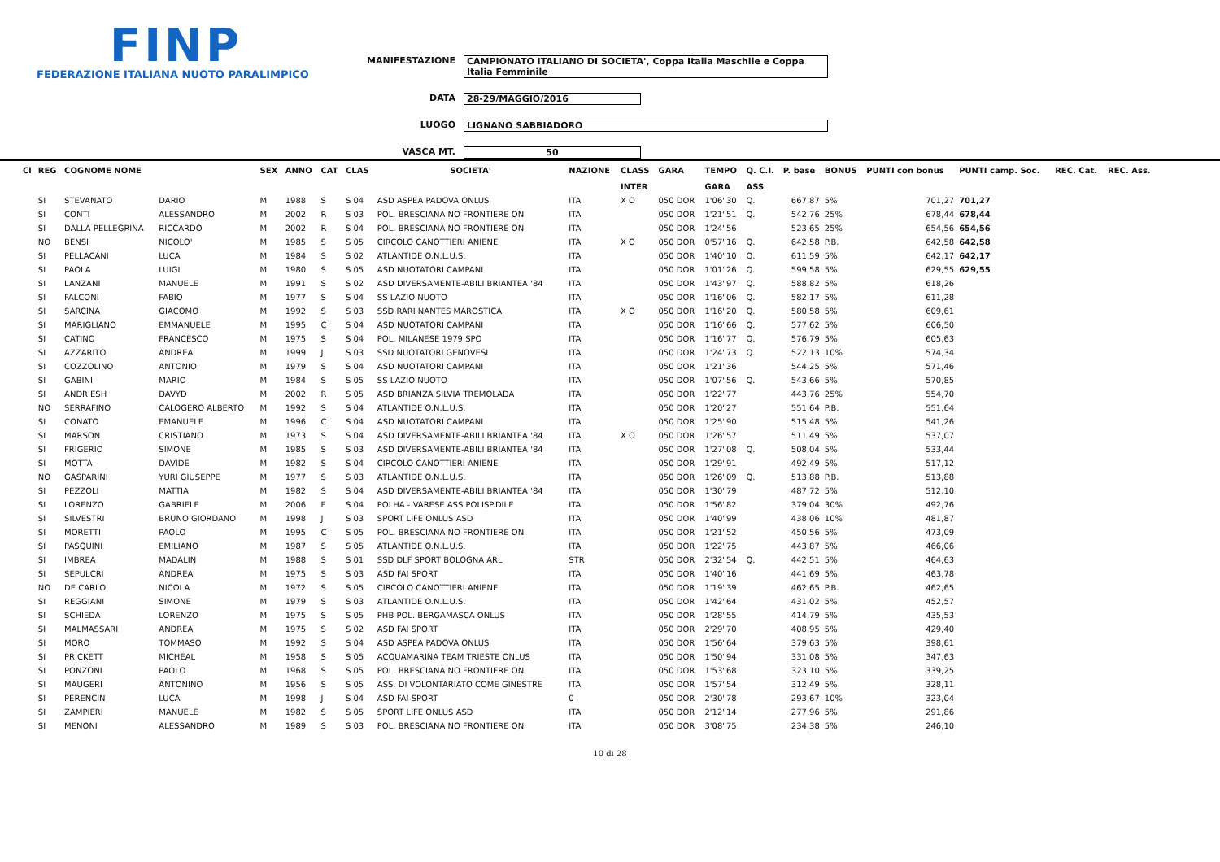FINP
FEDERAZIONE ITALIANA NUOTO PARALIMPICO
MANIFESTAZIONE CAMPIONATO ITALIANO DI SOCIETA', Coppa Italia Maschile e Coppa Italia Femminile
DATA 28-29/MAGGIO/2016
LUOGO LIGNANO SABBIADORO
VASCA MT. 50
| Cl | REG | COGNOME NOME | | SEX | ANNO | CAT | CLAS | SOCIETA' | NAZIONE | CLASS | GARA | TEMPO | Q. C.I. | P. base | BONUS | PUNTI con bonus | PUNTI camp. Soc. | REC. Cat. | REC. Ass. |
| --- | --- | --- | --- | --- | --- | --- | --- | --- | --- | --- | --- | --- | --- | --- | --- | --- | --- | --- | --- |
| | | | | | | | | | | INTER | | GARA | ASS | | | | | | |
| | SI | STEVANATO | DARIO | M | 1988 | S | S 04 | ASD ASPEA PADOVA ONLUS | ITA | X O | 050 DOR | 1'06"30 | Q. | 667,87 | 5% | 701,27 | 701,27 | | |
| | SI | CONTI | ALESSANDRO | M | 2002 | R | S 03 | POL. BRESCIANA NO FRONTIERE ON | ITA | | 050 DOR | 1'21"51 | Q. | 542,76 | 25% | 678,44 | 678,44 | | |
| | SI | DALLA PELLEGRINA | RICCARDO | M | 2002 | R | S 04 | POL. BRESCIANA NO FRONTIERE ON | ITA | | 050 DOR | 1'24"56 | | 523,65 | 25% | 654,56 | 654,56 | | |
| | NO | BENSI | NICOLO' | M | 1985 | S | S 05 | CIRCOLO CANOTTIERI ANIENE | ITA | X O | 050 DOR | 0'57"16 | Q. | 642,58 | P.B. | 642,58 | 642,58 | | |
| | SI | PELLACANI | LUCA | M | 1984 | S | S 02 | ATLANTIDE O.N.L.U.S. | ITA | | 050 DOR | 1'40"10 | Q. | 611,59 | 5% | 642,17 | 642,17 | | |
| | SI | PAOLA | LUIGI | M | 1980 | S | S 05 | ASD NUOTATORI CAMPANI | ITA | | 050 DOR | 1'01"26 | Q. | 599,58 | 5% | 629,55 | 629,55 | | |
| | SI | LANZANI | MANUELE | M | 1991 | S | S 02 | ASD DIVERSAMENTE-ABILI BRIANTEA '84 | ITA | | 050 DOR | 1'43"97 | Q. | 588,82 | 5% | 618,26 | | | |
| | SI | FALCONI | FABIO | M | 1977 | S | S 04 | SS LAZIO NUOTO | ITA | | 050 DOR | 1'16"06 | Q. | 582,17 | 5% | 611,28 | | | |
| | SI | SARCINA | GIACOMO | M | 1992 | S | S 03 | SSD RARI NANTES MAROSTICA | ITA | X O | 050 DOR | 1'16"20 | Q. | 580,58 | 5% | 609,61 | | | |
| | SI | MARIGLIANO | EMMANUELE | M | 1995 | C | S 04 | ASD NUOTATORI CAMPANI | ITA | | 050 DOR | 1'16"66 | Q. | 577,62 | 5% | 606,50 | | | |
| | SI | CATINO | FRANCESCO | M | 1975 | S | S 04 | POL. MILANESE 1979 SPO | ITA | | 050 DOR | 1'16"77 | Q. | 576,79 | 5% | 605,63 | | | |
| | SI | AZZARITO | ANDREA | M | 1999 | J | S 03 | SSD NUOTATORI GENOVESI | ITA | | 050 DOR | 1'24"73 | Q. | 522,13 | 10% | 574,34 | | | |
| | SI | COZZOLINO | ANTONIO | M | 1979 | S | S 04 | ASD NUOTATORI CAMPANI | ITA | | 050 DOR | 1'21"36 | | 544,25 | 5% | 571,46 | | | |
| | SI | GABINI | MARIO | M | 1984 | S | S 05 | SS LAZIO NUOTO | ITA | | 050 DOR | 1'07"56 | Q. | 543,66 | 5% | 570,85 | | | |
| | SI | ANDRIESH | DAVYD | M | 2002 | R | S 05 | ASD BRIANZA SILVIA TREMOLADA | ITA | | 050 DOR | 1'22"77 | | 443,76 | 25% | 554,70 | | | |
| | NO | SERRAFINO | CALOGERO ALBERTO | M | 1992 | S | S 04 | ATLANTIDE O.N.L.U.S. | ITA | | 050 DOR | 1'20"27 | | 551,64 | P.B. | 551,64 | | | |
| | SI | CONATO | EMANUELE | M | 1996 | C | S 04 | ASD NUOTATORI CAMPANI | ITA | | 050 DOR | 1'25"90 | | 515,48 | 5% | 541,26 | | | |
| | SI | MARSON | CRISTIANO | M | 1973 | S | S 04 | ASD DIVERSAMENTE-ABILI BRIANTEA '84 | ITA | X O | 050 DOR | 1'26"57 | | 511,49 | 5% | 537,07 | | | |
| | SI | FRIGERIO | SIMONE | M | 1985 | S | S 03 | ASD DIVERSAMENTE-ABILI BRIANTEA '84 | ITA | | 050 DOR | 1'27"08 | Q. | 508,04 | 5% | 533,44 | | | |
| | SI | MOTTA | DAVIDE | M | 1982 | S | S 04 | CIRCOLO CANOTTIERI ANIENE | ITA | | 050 DOR | 1'29"91 | | 492,49 | 5% | 517,12 | | | |
| | NO | GASPARINI | YURI GIUSEPPE | M | 1977 | S | S 03 | ATLANTIDE O.N.L.U.S. | ITA | | 050 DOR | 1'26"09 | Q. | 513,88 | P.B. | 513,88 | | | |
| | SI | PEZZOLI | MATTIA | M | 1982 | S | S 04 | ASD DIVERSAMENTE-ABILI BRIANTEA '84 | ITA | | 050 DOR | 1'30"79 | | 487,72 | 5% | 512,10 | | | |
| | SI | LORENZO | GABRIELE | M | 2006 | E | S 04 | POLHA - VARESE ASS.POLISP.DILE | ITA | | 050 DOR | 1'56"82 | | 379,04 | 30% | 492,76 | | | |
| | SI | SILVESTRI | BRUNO GIORDANO | M | 1998 | J | S 03 | SPORT LIFE ONLUS ASD | ITA | | 050 DOR | 1'40"99 | | 438,06 | 10% | 481,87 | | | |
| | SI | MORETTI | PAOLO | M | 1995 | C | S 05 | POL. BRESCIANA NO FRONTIERE ON | ITA | | 050 DOR | 1'21"52 | | 450,56 | 5% | 473,09 | | | |
| | SI | PASQUINI | EMILIANO | M | 1987 | S | S 05 | ATLANTIDE O.N.L.U.S. | ITA | | 050 DOR | 1'22"75 | | 443,87 | 5% | 466,06 | | | |
| | SI | IMBREA | MADALIN | M | 1988 | S | S 01 | SSD DLF SPORT BOLOGNA ARL | STR | | 050 DOR | 2'32"54 | Q. | 442,51 | 5% | 464,63 | | | |
| | SI | SEPULCRI | ANDREA | M | 1975 | S | S 03 | ASD FAI SPORT | ITA | | 050 DOR | 1'40"16 | | 441,69 | 5% | 463,78 | | | |
| | NO | DE CARLO | NICOLA | M | 1972 | S | S 05 | CIRCOLO CANOTTIERI ANIENE | ITA | | 050 DOR | 1'19"39 | | 462,65 | P.B. | 462,65 | | | |
| | SI | REGGIANI | SIMONE | M | 1979 | S | S 03 | ATLANTIDE O.N.L.U.S. | ITA | | 050 DOR | 1'42"64 | | 431,02 | 5% | 452,57 | | | |
| | SI | SCHIEDA | LORENZO | M | 1975 | S | S 05 | PHB POL. BERGAMASCA ONLUS | ITA | | 050 DOR | 1'28"55 | | 414,79 | 5% | 435,53 | | | |
| | SI | MALMASSARI | ANDREA | M | 1975 | S | S 02 | ASD FAI SPORT | ITA | | 050 DOR | 2'29"70 | | 408,95 | 5% | 429,40 | | | |
| | SI | MORO | TOMMASO | M | 1992 | S | S 04 | ASD ASPEA PADOVA ONLUS | ITA | | 050 DOR | 1'56"64 | | 379,63 | 5% | 398,61 | | | |
| | SI | PRICKETT | MICHEAL | M | 1958 | S | S 05 | ACQUAMARINA TEAM TRIESTE ONLUS | ITA | | 050 DOR | 1'50"94 | | 331,08 | 5% | 347,63 | | | |
| | SI | PONZONI | PAOLO | M | 1968 | S | S 05 | POL. BRESCIANA NO FRONTIERE ON | ITA | | 050 DOR | 1'53"68 | | 323,10 | 5% | 339,25 | | | |
| | SI | MAUGERI | ANTONINO | M | 1956 | S | S 05 | ASS. DI VOLONTARIATO COME GINESTRE | ITA | | 050 DOR | 1'57"54 | | 312,49 | 5% | 328,11 | | | |
| | SI | PERENCIN | LUCA | M | 1998 | J | S 04 | ASD FAI SPORT | 0 | | 050 DOR | 2'30"78 | | 293,67 | 10% | 323,04 | | | |
| | SI | ZAMPIERI | MANUELE | M | 1982 | S | S 05 | SPORT LIFE ONLUS ASD | ITA | | 050 DOR | 2'12"14 | | 277,96 | 5% | 291,86 | | | |
| | SI | MENONI | ALESSANDRO | M | 1989 | S | S 03 | POL. BRESCIANA NO FRONTIERE ON | ITA | | 050 DOR | 3'08"75 | | 234,38 | 5% | 246,10 | | | |
10 di 28